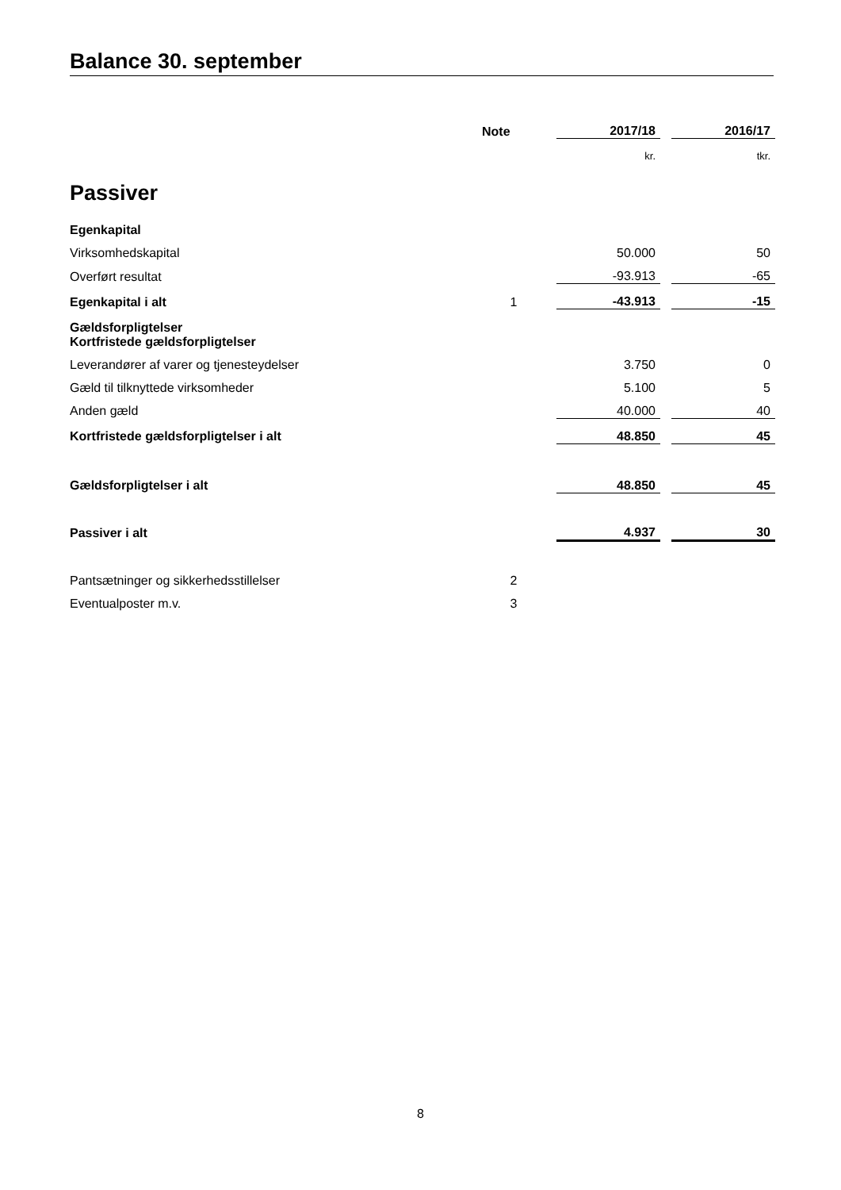Balance 30. september
| | Note | | 2017/18 | | 2016/17 |
| --- | --- | --- | --- | --- | --- |
| | | | kr. | | tkr. |
| Passiver | | | | | |
| Egenkapital | | | | | |
| Virksomhedskapital | | | 50.000 | | 50 |
| Overført resultat | | | -93.913 | | -65 |
| Egenkapital i alt | 1 | | -43.913 | | -15 |
| Gældsforpligtelser Kortfristede gældsforpligtelser | | | | | |
| Leverandører af varer og tjenesteydelser | | | 3.750 | | 0 |
| Gæld til tilknyttede virksomheder | | | 5.100 | | 5 |
| Anden gæld | | | 40.000 | | 40 |
| Kortfristede gældsforpligtelser i alt | | | 48.850 | | 45 |
| Gældsforpligtelser i alt | | | 48.850 | | 45 |
| Passiver i alt | | | 4.937 | | 30 |
| Pantsætninger og sikkerhedsstillelser | 2 | | | | |
| Eventualposter m.v. | 3 | | | | |
8